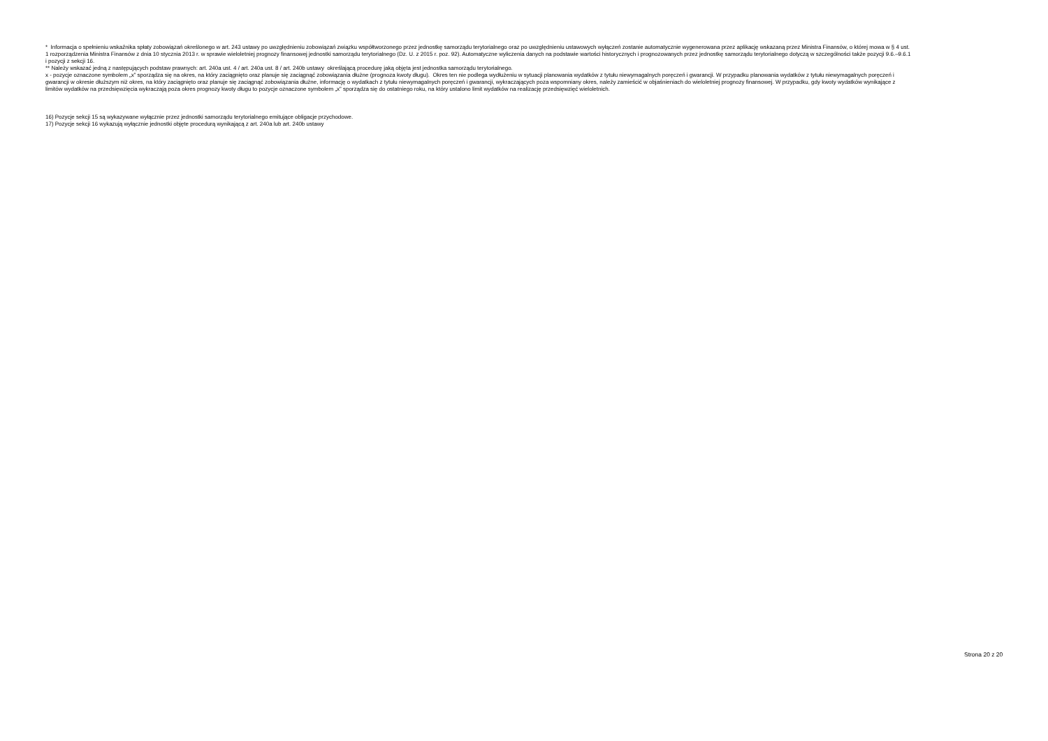* Informacja o spełnieniu wskaźnika spłaty zobowiązań określonego w art. 243 ustawy po uwzględnieniu zobowiązań związku współtworzonego przez jednostkę samorządu terytorialnego oraz po uwzględnieniu ustawowych wyłączeń zostanie automatycznie wygenerowana przez aplikację wskazaną przez Ministra Finansów, o której mowa w § 4 ust. 1 rozporządzenia Ministra Finansów z dnia 10 stycznia 2013 r. w sprawie wieloletniej prognozy finansowej jednostki samorządu terytorialnego (Dz. U. z 2015 r. poz. 92). Automatyczne wyliczenia danych na podstawie wartości historycznych i prognozowanych przez jednostkę samorządu terytorialnego dotyczą w szczególności także pozycji 9.6.–9.6.1 i pozycji z sekcji 16.
** Należy wskazać jedną z następujących podstaw prawnych: art. 240a ust. 4 / art. 240a ust. 8 / art. 240b ustawy określającą procedurę jaką objęta jest jednostka samorządu terytorialnego.
x - pozycje oznaczone symbolem „x” sporządza się na okres, na który zaciągnięto oraz planuje się zaciągnąć zobowiązania dłużne (prognoza kwoty długu). Okres ten nie podlega wydłużeniu w sytuacji planowania wydatków z tytułu niewymagalnych poręczeń i gwarancji. W przypadku planowania wydatków z tytułu niewymagalnych poręczeń i gwarancji w okresie dłuższym niż okres, na który zaciągnięto oraz planuje się zaciągnąć zobowiązania dłużne, informację o wydatkach z tytułu niewymagalnych poręczeń i gwarancji, wykraczających poza wspomniany okres, należy zamieścić w objaśnieniach do wieloletniej prognozy finansowej. W przypadku, gdy kwoty wydatków wynikające z limitów wydatków na przedsięwzięcia wykraczają poza okres prognozy kwoty długu to pozycje oznaczone symbolem „x” sporządza się do ostatniego roku, na który ustalono limit wydatków na realizację przedsięwzięć wieloletnich.
16) Pozycje sekcji 15 są wykazywane wyłącznie przez jednostki samorządu terytorialnego emitujące obligacje przychodowe.
17) Pozycje sekcji 16 wykazują wyłącznie jednostki objęte procedurą wynikającą z art. 240a lub art. 240b ustawy
Strona 20 z 20